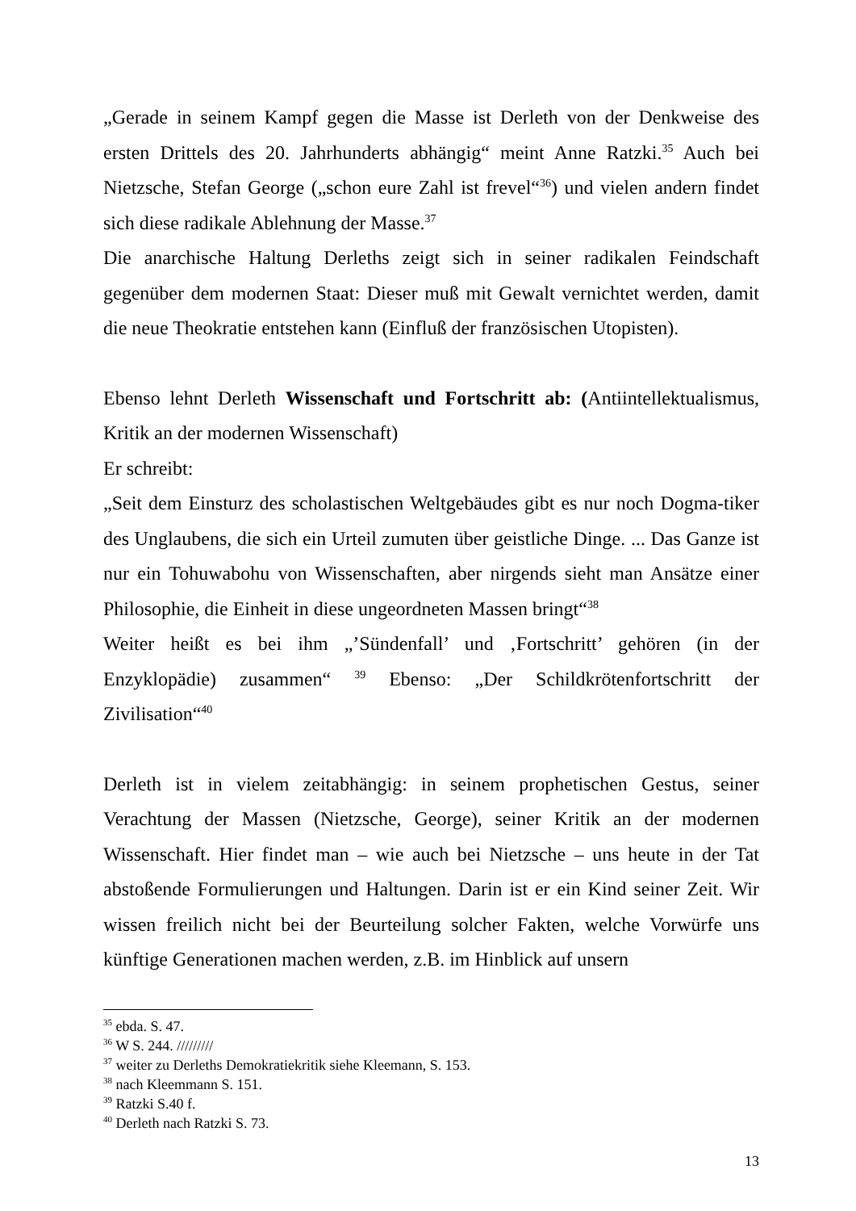„Gerade in seinem Kampf gegen die Masse ist Derleth von der Denkweise des ersten Drittels des 20. Jahrhunderts abhängig“ meint Anne Ratzki.<sup>35</sup> Auch bei Nietzsche, Stefan George („schon eure Zahl ist frevel“<sup>36</sup>) und vielen andern findet sich diese radikale Ablehnung der Masse.<sup>37</sup>
Die anarchische Haltung Derleths zeigt sich in seiner radikalen Feindschaft gegenüber dem modernen Staat: Dieser muß mit Gewalt vernichtet werden, damit die neue Theokratie entstehen kann (Einfluß der französischen Utopisten).
Ebenso lehnt Derleth Wissenschaft und Fortschritt ab: (Antiintellektualismus, Kritik an der modernen Wissenschaft)
Er schreibt:
„Seit dem Einsturz des scholastischen Weltgebäudes gibt es nur noch Dogma-tiker des Unglaubens, die sich ein Urteil zumuten über geistliche Dinge. ... Das Ganze ist nur ein Tohuwabohu von Wissenschaften, aber nirgends sieht man Ansätze einer Philosophie, die Einheit in diese ungeordneten Massen bringt“<sup>38</sup>
Weiter heißt es bei ihm „’Sündenfall’ und ‚Fortschritt’ gehören (in der Enzyklopädie) zusammen“ <sup>39</sup> Ebenso: „Der Schildkrötenfortschritt der Zivilisation“<sup>40</sup>
Derleth ist in vielem zeitabhängig: in seinem prophetischen Gestus, seiner Verachtung der Massen (Nietzsche, George), seiner Kritik an der modernen Wissenschaft. Hier findet man – wie auch bei Nietzsche – uns heute in der Tat abstoßende Formulierungen und Haltungen. Darin ist er ein Kind seiner Zeit. Wir wissen freilich nicht bei der Beurteilung solcher Fakten, welche Vorwürfe uns künftige Generationen machen werden, z.B. im Hinblick auf unsern
<sup>35</sup> ebda. S. 47.
<sup>36</sup> W S. 244. /////////
<sup>37</sup> weiter zu Derleths Demokratiekritik siehe Kleemann, S. 153.
<sup>38</sup> nach Kleemmann S. 151.
<sup>39</sup> Ratzki S.40 f.
<sup>40</sup> Derleth nach Ratzki S. 73.
13